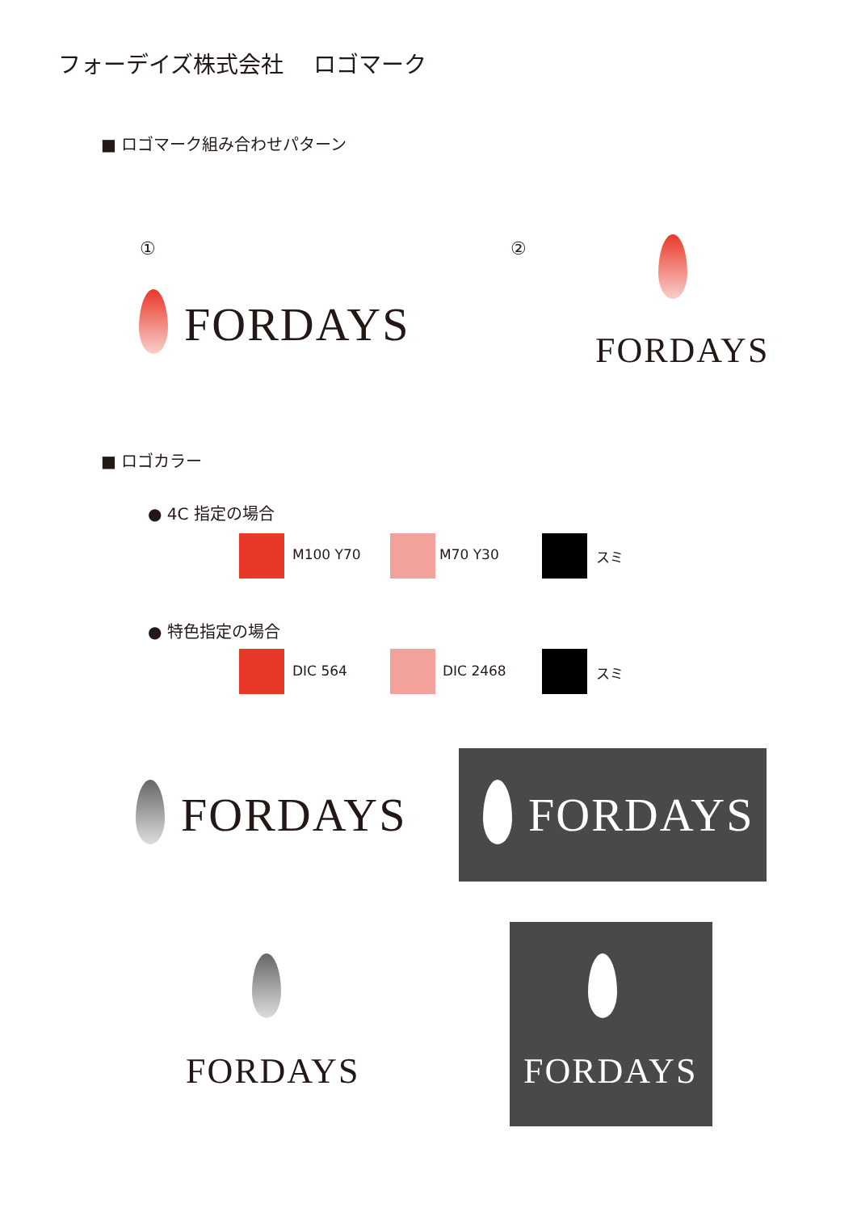フォーデイズ株式会社　 ロゴマーク
■ ロゴマーク組み合わせパターン
① ②
FORDAYS FORDAYS
■ ロゴカラー
● 4C 指定の場合
M100 Y70 M70 Y30 スミ
● 特色指定の場合
DIC 564 DIC 2468 スミ
FORDAYS FORDAYS
FORDAYS FORDAYS